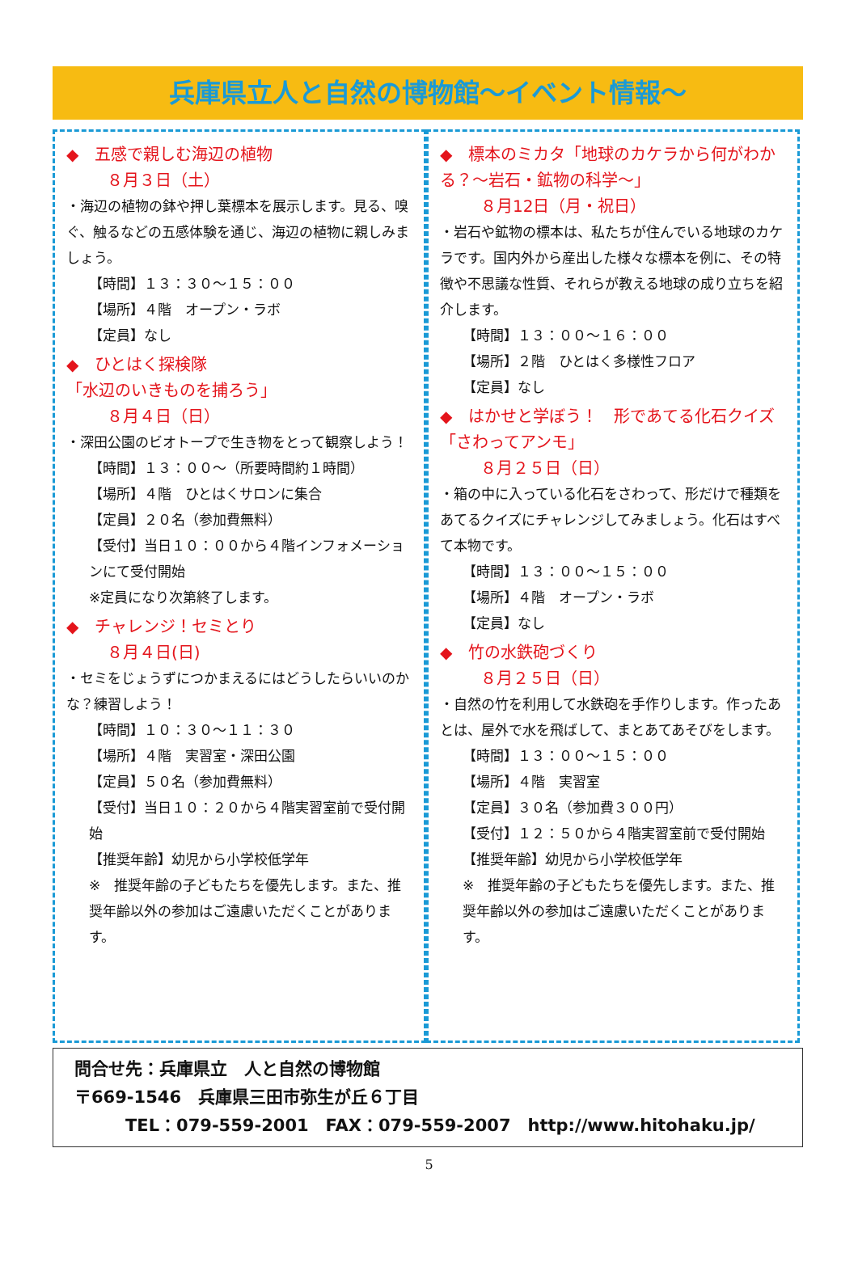兵庫県立人と自然の博物館～イベント情報～
◆　五感で親しむ海辺の植物
８月３日（土）
・海辺の植物の鉢や押し葉標本を展示します。見る、嗅ぐ、触るなどの五感体験を通じ、海辺の植物に親しみましょう。
【時間】１３：３０～１５：００
【場所】４階　オープン・ラボ
【定員】なし
◆　ひとはく探検隊
「水辺のいきものを捕ろう」
８月４日（日）
・深田公園のビオトープで生き物をとって観察しよう！
【時間】１３：００～（所要時間約１時間）
【場所】４階　ひとはくサロンに集合
【定員】２０名（参加費無料）
【受付】当日１０：００から４階インフォメーションにて受付開始
※定員になり次第終了します。
◆　チャレンジ！セミとり
８月４日(日)
・セミをじょうずにつかまえるにはどうしたらいいのかな？練習しよう！
【時間】１０：３０～１１：３０
【場所】４階　実習室・深田公園
【定員】５０名（参加費無料）
【受付】当日１０：２０から４階実習室前で受付開始
【推奨年齢】幼児から小学校低学年
※　推奨年齢の子どもたちを優先します。また、推奨年齢以外の参加はご遠慮いただくことがあります。
◆　標本のミカタ「地球のカケラから何がわかる？～岩石・鉱物の科学～」
８月12日（月・祝日）
・岩石や鉱物の標本は、私たちが住んでいる地球のカケラです。国内外から産出した様々な標本を例に、その特徴や不思議な性質、それらが教える地球の成り立ちを紹介します。
【時間】１３：００～１６：００
【場所】２階　ひとはく多様性フロア
【定員】なし
◆　はかせと学ぼう！　形であてる化石クイズ「さわってアンモ」
８月２５日（日）
・箱の中に入っている化石をさわって、形だけで種類をあてるクイズにチャレンジしてみましょう。化石はすべて本物です。
【時間】１３：００～１５：００
【場所】４階　オープン・ラボ
【定員】なし
◆　竹の水鉄砲づくり
８月２５日（日）
・自然の竹を利用して水鉄砲を手作りします。作ったあとは、屋外で水を飛ばして、まとあてあそびをします。
【時間】１３：００～１５：００
【場所】４階　実習室
【定員】３０名（参加費３００円）
【受付】１２：５０から４階実習室前で受付開始
【推奨年齢】幼児から小学校低学年
※　推奨年齢の子どもたちを優先します。また、推奨年齢以外の参加はご遠慮いただくことがあります。
問合せ先：兵庫県立　人と自然の博物館
〒669-1546　兵庫県三田市弥生が丘６丁目
　　　TEL：079-559-2001　FAX：079-559-2007　http://www.hitohaku.jp/
5